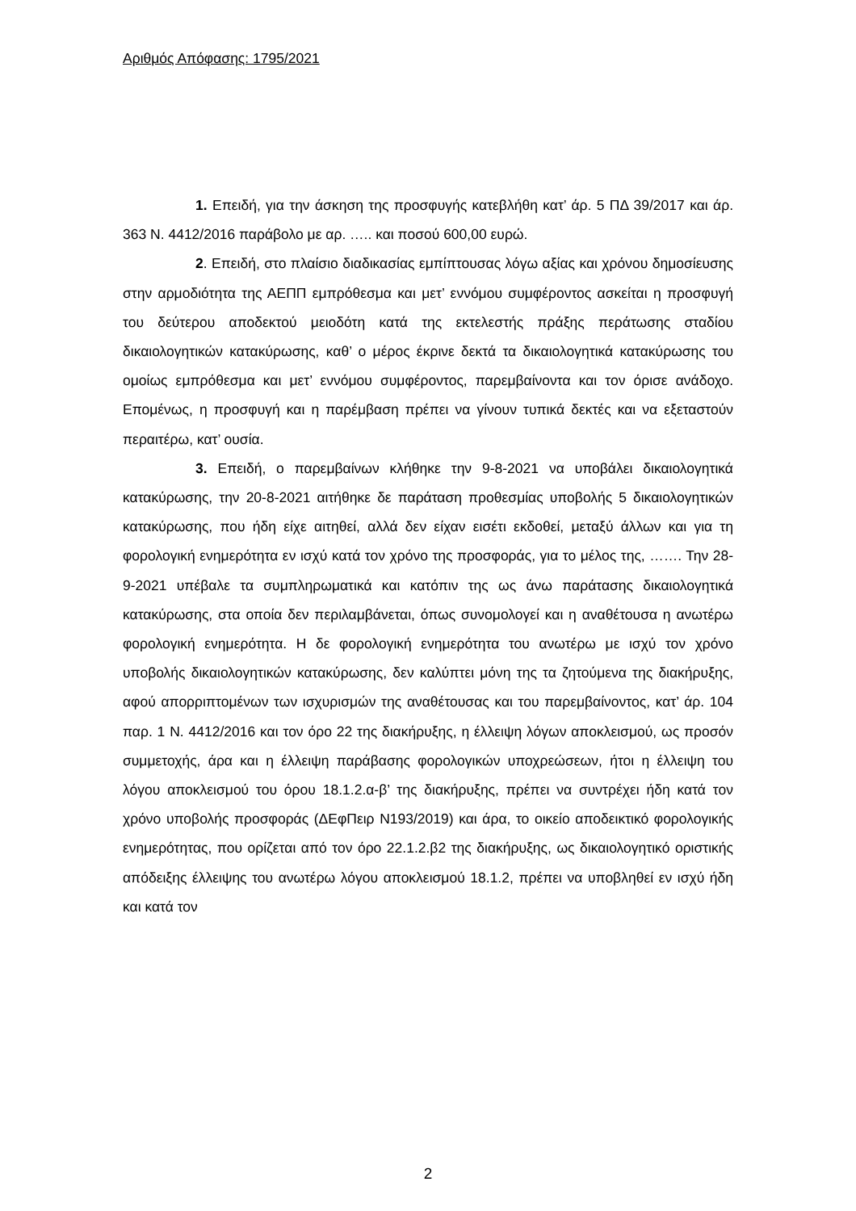Αριθμός Απόφασης: 1795/2021
1. Επειδή, για την άσκηση της προσφυγής κατεβλήθη κατ’ άρ. 5 ΠΔ 39/2017 και άρ. 363 Ν. 4412/2016 παράβολο με αρ. ….. και ποσού 600,00 ευρώ.
2. Επειδή, στο πλαίσιο διαδικασίας εμπίπτουσας λόγω αξίας και χρόνου δημοσίευσης στην αρμοδιότητα της ΑΕΠΠ εμπρόθεσμα και μετ’ εννόμου συμφέροντος ασκείται η προσφυγή του δεύτερου αποδεκτού μειοδότη κατά της εκτελεστής πράξης περάτωσης σταδίου δικαιολογητικών κατακύρωσης, καθ’ ο μέρος έκρινε δεκτά τα δικαιολογητικά κατακύρωσης του ομοίως εμπρόθεσμα και μετ’ εννόμου συμφέροντος, παρεμβαίνοντα και τον όρισε ανάδοχο. Επομένως, η προσφυγή και η παρέμβαση πρέπει να γίνουν τυπικά δεκτές και να εξεταστούν περαιτέρω, κατ’ ουσία.
3. Επειδή, ο παρεμβαίνων κλήθηκε την 9-8-2021 να υποβάλει δικαιολογητικά κατακύρωσης, την 20-8-2021 αιτήθηκε δε παράταση προθεσμίας υποβολής 5 δικαιολογητικών κατακύρωσης, που ήδη είχε αιτηθεί, αλλά δεν είχαν εισέτι εκδοθεί, μεταξύ άλλων και για τη φορολογική ενημερότητα εν ισχύ κατά τον χρόνο της προσφοράς, για το μέλος της, ……. Την 28-9-2021 υπέβαλε τα συμπληρωματικά και κατόπιν της ως άνω παράτασης δικαιολογητικά κατακύρωσης, στα οποία δεν περιλαμβάνεται, όπως συνομολογεί και η αναθέτουσα η ανωτέρω φορολογική ενημερότητα. Η δε φορολογική ενημερότητα του ανωτέρω με ισχύ τον χρόνο υποβολής δικαιολογητικών κατακύρωσης, δεν καλύπτει μόνη της τα ζητούμενα της διακήρυξης, αφού απορριπτομένων των ισχυρισμών της αναθέτουσας και του παρεμβαίνοντος, κατ’ άρ. 104 παρ. 1 Ν. 4412/2016 και τον όρο 22 της διακήρυξης, η έλλειψη λόγων αποκλεισμού, ως προσόν συμμετοχής, άρα και η έλλειψη παράβασης φορολογικών υποχρεώσεων, ήτοι η έλλειψη του λόγου αποκλεισμού του όρου 18.1.2.α-β’ της διακήρυξης, πρέπει να συντρέχει ήδη κατά τον χρόνο υποβολής προσφοράς (ΔΕφΠειρ Ν193/2019) και άρα, το οικείο αποδεικτικό φορολογικής ενημερότητας, που ορίζεται από τον όρο 22.1.2.β2 της διακήρυξης, ως δικαιολογητικό οριστικής απόδειξης έλλειψης του ανωτέρω λόγου αποκλεισμού 18.1.2, πρέπει να υποβληθεί εν ισχύ ήδη και κατά τον
2